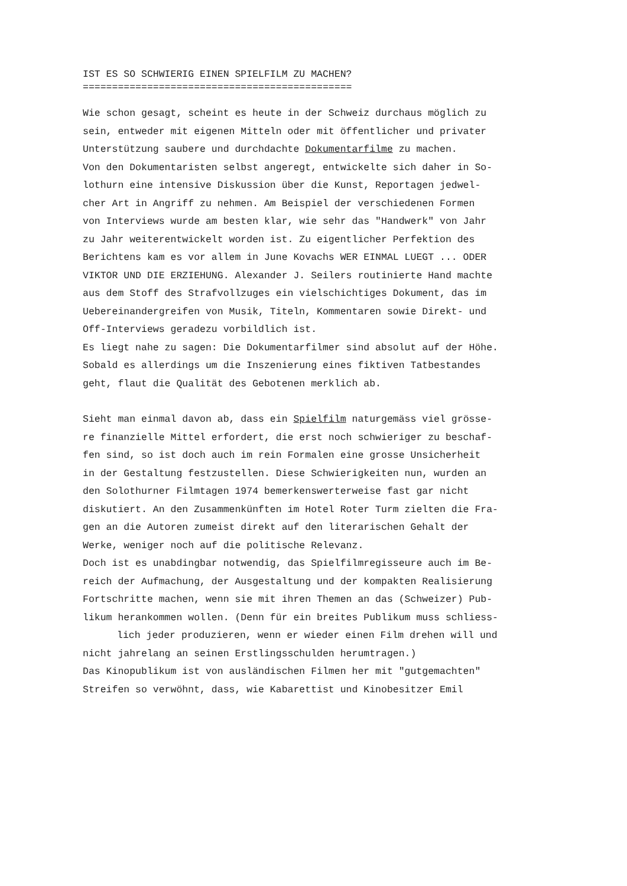IST ES SO SCHWIERIG EINEN SPIELFILM ZU MACHEN? ==============================================
Wie schon gesagt, scheint es heute in der Schweiz durchaus möglich zu sein, entweder mit eigenen Mitteln oder mit öffentlicher und privater Unterstützung saubere und durchdachte Dokumentarfilme zu machen. Von den Dokumentaristen selbst angeregt, entwickelte sich daher in So- lothurn eine intensive Diskussion über die Kunst, Reportagen jedwel- cher Art in Angriff zu nehmen. Am Beispiel der verschiedenen Formen von Interviews wurde am besten klar, wie sehr das "Handwerk" von Jahr zu Jahr weiterentwickelt worden ist. Zu eigentlicher Perfektion des Berichtens kam es vor allem in June Kovachs WER EINMAL LUEGT ... ODER VIKTOR UND DIE ERZIEHUNG. Alexander J. Seilers routinierte Hand machte aus dem Stoff des Strafvollzuges ein vielschichtiges Dokument, das im Uebereinandergreifen von Musik, Titeln, Kommentaren sowie Direkt- und Off-Interviews geradezu vorbildlich ist. Es liegt nahe zu sagen: Die Dokumentarfilmer sind absolut auf der Höhe. Sobald es allerdings um die Inszenierung eines fiktiven Tatbestandes geht, flaut die Qualität des Gebotenen merklich ab.
Sieht man einmal davon ab, dass ein Spielfilm naturgemäss viel grösse- re finanzielle Mittel erfordert, die erst noch schwieriger zu beschaf- fen sind, so ist doch auch im rein Formalen eine grosse Unsicherheit in der Gestaltung festzustellen. Diese Schwierigkeiten nun, wurden an den Solothurner Filmtagen 1974 bemerkenswerterweise fast gar nicht diskutiert. An den Zusammenkünften im Hotel Roter Turm zielten die Fra- gen an die Autoren zumeist direkt auf den literarischen Gehalt der Werke, weniger noch auf die politische Relevanz. Doch ist es unabdingbar notwendig, das Spielfilmregisseure auch im Be- reich der Aufmachung, der Ausgestaltung und der kompakten Realisierung Fortschritte machen, wenn sie mit ihren Themen an das (Schweizer) Pub- likum herankommen wollen. (Denn für ein breites Publikum muss schliess-
lich jeder produzieren, wenn er wieder einen Film drehen will und
nicht jahrelang an seinen Erstlingsschulden herumtragen.) Das Kinopublikum ist von ausländischen Filmen her mit "gutgemachten" Streifen so verwöhnt, dass, wie Kabarettist und Kinobesitzer Emil